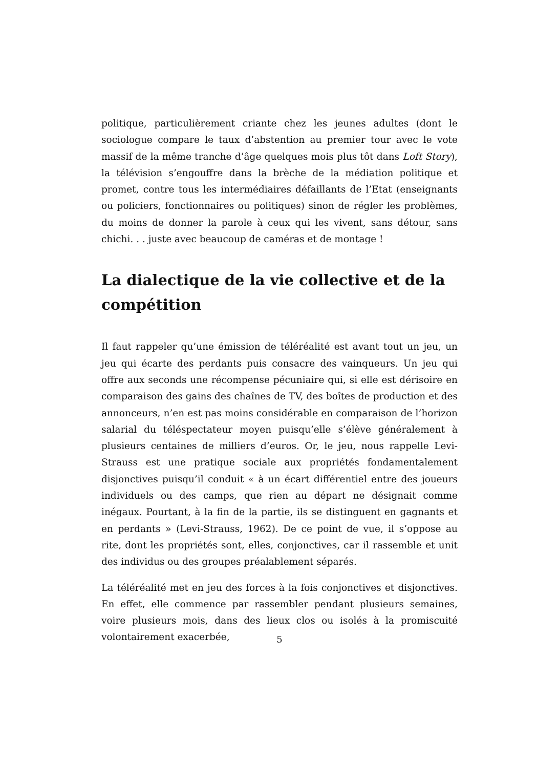politique, particulièrement criante chez les jeunes adultes (dont le sociologue compare le taux d’abstention au premier tour avec le vote massif de la même tranche d’âge quelques mois plus tôt dans Loft Story), la télévision s’engouffre dans la brèche de la médiation politique et promet, contre tous les intermédiaires défaillants de l’Etat (enseignants ou policiers, fonctionnaires ou politiques) sinon de régler les problèmes, du moins de donner la parole à ceux qui les vivent, sans détour, sans chichi. . . juste avec beaucoup de caméras et de montage !
La dialectique de la vie collective et de la compétition
Il faut rappeler qu’une émission de téléréalité est avant tout un jeu, un jeu qui écarte des perdants puis consacre des vainqueurs. Un jeu qui offre aux seconds une récompense pécuniaire qui, si elle est dérisoire en comparaison des gains des chaînes de TV, des boîtes de production et des annonceurs, n’en est pas moins considérable en comparaison de l’horizon salarial du téléspectateur moyen puisqu’elle s’élève généralement à plusieurs centaines de milliers d’euros. Or, le jeu, nous rappelle Levi-Strauss est une pratique sociale aux propriétés fondamentalement disjonctives puisqu’il conduit « à un écart différentiel entre des joueurs individuels ou des camps, que rien au départ ne désignait comme inégaux. Pourtant, à la fin de la partie, ils se distinguent en gagnants et en perdants » (Levi-Strauss, 1962). De ce point de vue, il s’oppose au rite, dont les propriétés sont, elles, conjonctives, car il rassemble et unit des individus ou des groupes préalablement séparés.
La téléréalité met en jeu des forces à la fois conjonctives et disjonctives. En effet, elle commence par rassembler pendant plusieurs semaines, voire plusieurs mois, dans des lieux clos ou isolés à la promiscuité volontairement exacerbée,
5